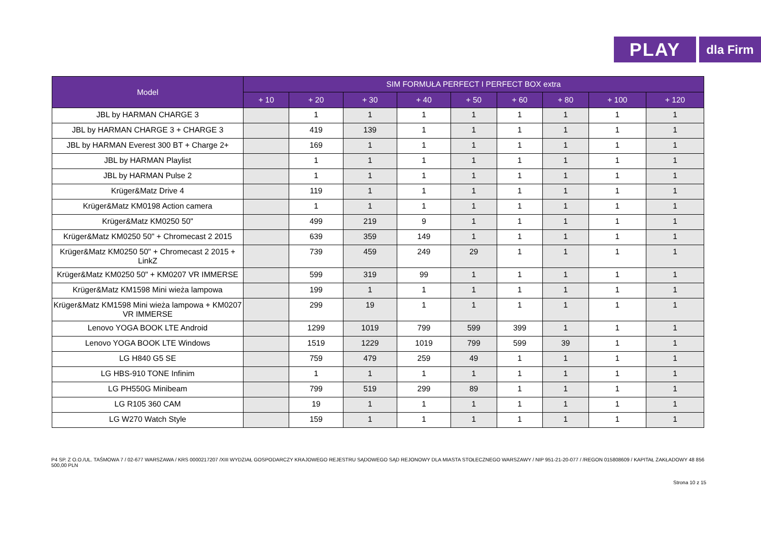PLAY
dla Firm
| Model | SIM FORMUŁA PERFECT I PERFECT BOX extra | | | | | | | | |
| --- | --- | --- | --- | --- | --- | --- | --- | --- | --- |
| | + 10 | + 20 | + 30 | + 40 | + 50 | + 60 | + 80 | + 100 | + 120 |
| JBL by HARMAN CHARGE 3 | | 1 | 1 | 1 | 1 | 1 | 1 | 1 | 1 |
| JBL by HARMAN CHARGE 3 + CHARGE 3 | | 419 | 139 | 1 | 1 | 1 | 1 | 1 | 1 |
| JBL by HARMAN Everest 300 BT + Charge 2+ | | 169 | 1 | 1 | 1 | 1 | 1 | 1 | 1 |
| JBL by HARMAN Playlist | | 1 | 1 | 1 | 1 | 1 | 1 | 1 | 1 |
| JBL by HARMAN Pulse 2 | | 1 | 1 | 1 | 1 | 1 | 1 | 1 | 1 |
| Krüger&Matz Drive 4 | | 119 | 1 | 1 | 1 | 1 | 1 | 1 | 1 |
| Krüger&Matz KM0198 Action camera | | 1 | 1 | 1 | 1 | 1 | 1 | 1 | 1 |
| Krüger&Matz KM0250 50" | | 499 | 219 | 9 | 1 | 1 | 1 | 1 | 1 |
| Krüger&Matz KM0250 50" + Chromecast 2 2015 | | 639 | 359 | 149 | 1 | 1 | 1 | 1 | 1 |
| Krüger&Matz KM0250 50" + Chromecast 2 2015 + LinkZ | | 739 | 459 | 249 | 29 | 1 | 1 | 1 | 1 |
| Krüger&Matz KM0250 50" + KM0207 VR IMMERSE | | 599 | 319 | 99 | 1 | 1 | 1 | 1 | 1 |
| Krüger&Matz KM1598 Mini wieża lampowa | | 199 | 1 | 1 | 1 | 1 | 1 | 1 | 1 |
| Krüger&Matz KM1598 Mini wieża lampowa + KM0207 VR IMMERSE | | 299 | 19 | 1 | 1 | 1 | 1 | 1 | 1 |
| Lenovo YOGA BOOK LTE Android | | 1299 | 1019 | 799 | 599 | 399 | 1 | 1 | 1 |
| Lenovo YOGA BOOK LTE Windows | | 1519 | 1229 | 1019 | 799 | 599 | 39 | 1 | 1 |
| LG H840 G5 SE | | 759 | 479 | 259 | 49 | 1 | 1 | 1 | 1 |
| LG HBS-910 TONE Infinim | | 1 | 1 | 1 | 1 | 1 | 1 | 1 | 1 |
| LG PH550G Minibeam | | 799 | 519 | 299 | 89 | 1 | 1 | 1 | 1 |
| LG R105 360 CAM | | 19 | 1 | 1 | 1 | 1 | 1 | 1 | 1 |
| LG W270 Watch Style | | 159 | 1 | 1 | 1 | 1 | 1 | 1 | 1 |
P4 SP. Z O.O./UL. TAŚMOWA 7 / 02-677 WARSZAWA / KRS 0000217207 /XIII WYDZIAŁ GOSPODARCZY KRAJOWEGO REJESTRU SĄDOWEGO SĄD REJONOWY DLA MIASTA STOŁECZNEGO WARSZAWY / NIP 951-21-20-077 / /REGON 015808609 / KAPITAŁ ZAKŁADOWY 48 856 500,00 PLN
Strona 10 z 15